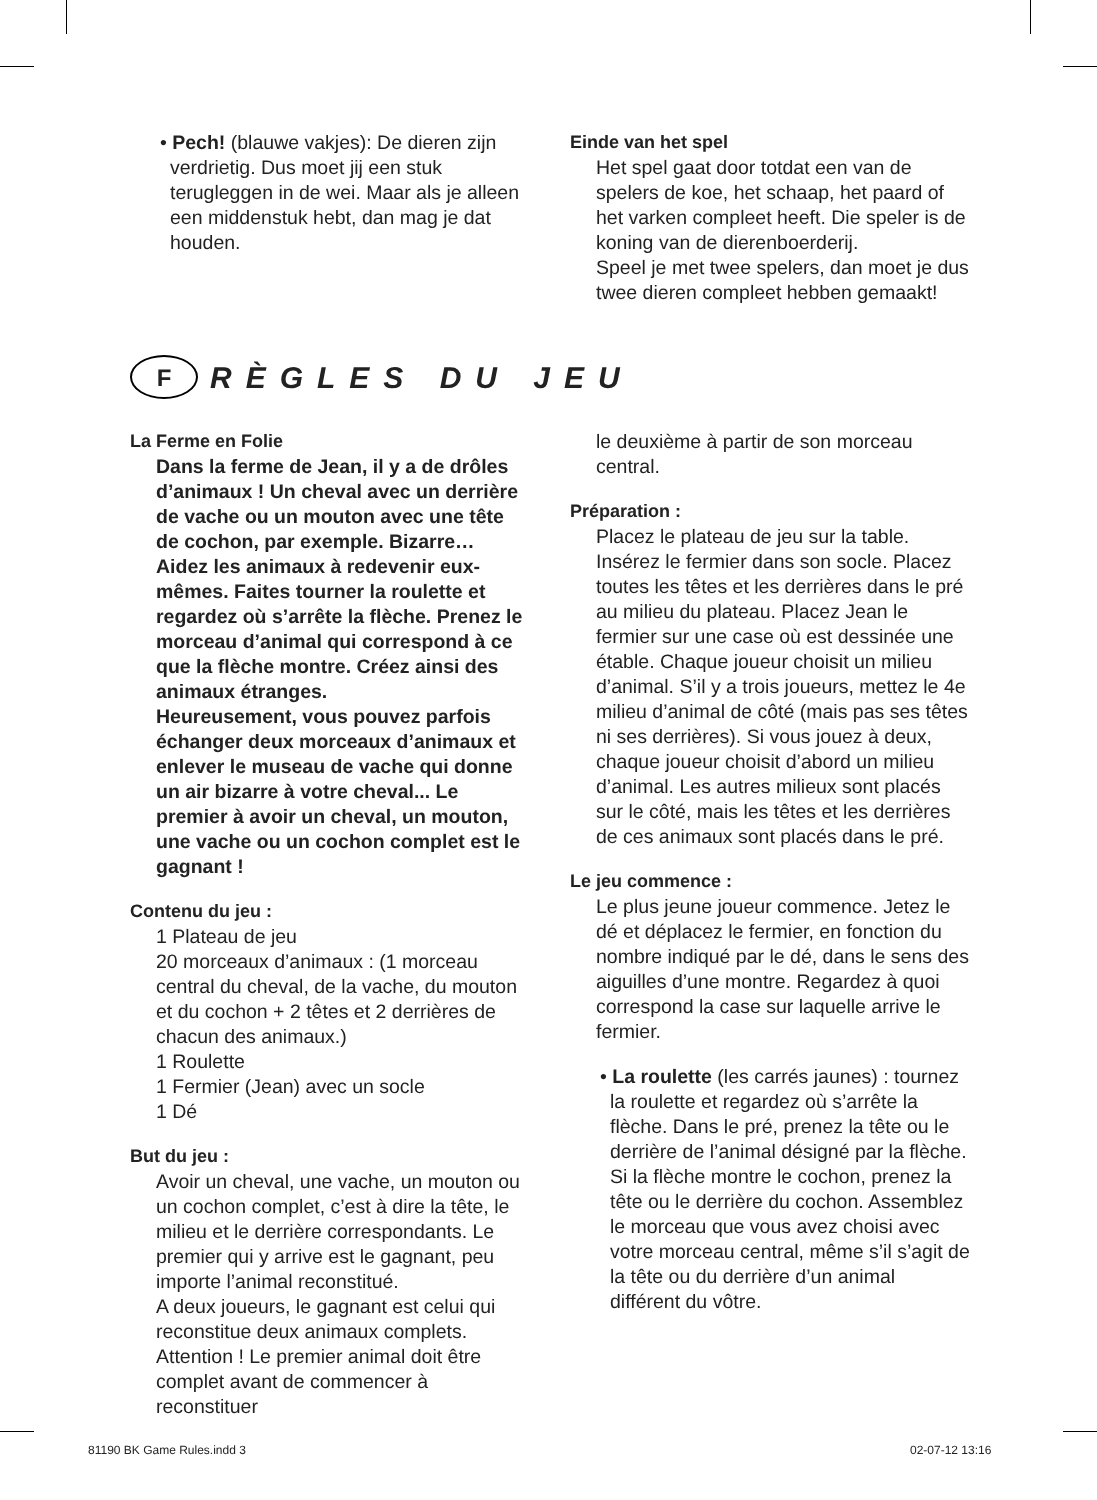• Pech! (blauwe vakjes): De dieren zijn verdrietig. Dus moet jij een stuk terugleggen in de wei. Maar als je alleen een middenstuk hebt, dan mag je dat houden.
Einde van het spel
Het spel gaat door totdat een van de spelers de koe, het schaap, het paard of het varken compleet heeft. Die speler is de koning van de dierenboerderij.
Speel je met twee spelers, dan moet je dus twee dieren compleet hebben gemaakt!
F
RÈGLES DU JEU
La Ferme en Folie
Dans la ferme de Jean, il y a de drôles d’animaux ! Un cheval avec un derrière de vache ou un mouton avec une tête de cochon, par exemple. Bizarre… Aidez les animaux à redevenir eux-mêmes. Faites tourner la roulette et regardez où s’arrête la flèche. Prenez le morceau d’animal qui correspond à ce que la flèche montre. Créez ainsi des animaux étranges.
Heureusement, vous pouvez parfois échanger deux morceaux d’animaux et enlever le museau de vache qui donne un air bizarre à votre cheval... Le premier à avoir un cheval, un mouton, une vache ou un cochon complet est le gagnant !
Contenu du jeu :
1 Plateau de jeu
20 morceaux d’animaux : (1 morceau central du cheval, de la vache, du mouton et du cochon + 2 têtes et 2 derrières de chacun des animaux.)
1 Roulette
1 Fermier (Jean) avec un socle
1 Dé
But du jeu :
Avoir un cheval, une vache, un mouton ou un cochon complet, c’est à dire la tête, le milieu et le derrière correspondants. Le premier qui y arrive est le gagnant, peu importe l’animal reconstitué.
A deux joueurs, le gagnant est celui qui reconstitue deux animaux complets. Attention ! Le premier animal doit être complet avant de commencer à reconstituer
le deuxième à partir de son morceau central.
Préparation :
Placez le plateau de jeu sur la table. Insérez le fermier dans son socle. Placez toutes les têtes et les derrières dans le pré au milieu du plateau. Placez Jean le fermier sur une case où est dessinée une étable. Chaque joueur choisit un milieu d’animal. S’il y a trois joueurs, mettez le 4e milieu d’animal de côté (mais pas ses têtes ni ses derrières). Si vous jouez à deux, chaque joueur choisit d’abord un milieu d’animal. Les autres milieux sont placés sur le côté, mais les têtes et les derrières de ces animaux sont placés dans le pré.
Le jeu commence :
Le plus jeune joueur commence. Jetez le dé et déplacez le fermier, en fonction du nombre indiqué par le dé, dans le sens des aiguilles d’une montre. Regardez à quoi correspond la case sur laquelle arrive le fermier.
• La roulette (les carrés jaunes) : tournez la roulette et regardez où s’arrête la flèche. Dans le pré, prenez la tête ou le derrière de l’animal désigné par la flèche. Si la flèche montre le cochon, prenez la tête ou le derrière du cochon. Assemblez le morceau que vous avez choisi avec votre morceau central, même s’il s’agit de la tête ou du derrière d’un animal différent du vôtre.
81190 BK Game Rules.indd 3 02-07-12 13:16